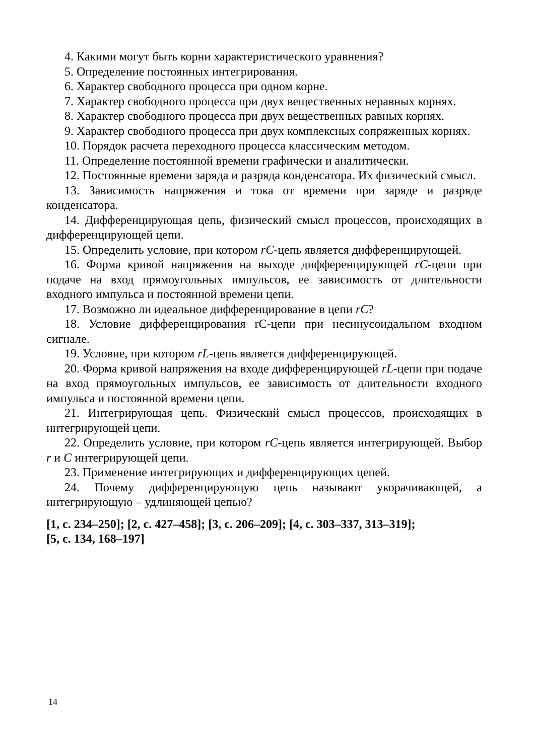4. Какими могут быть корни характеристического уравнения?
5. Определение постоянных интегрирования.
6. Характер свободного процесса при одном корне.
7. Характер свободного процесса при двух вещественных неравных корнях.
8. Характер свободного процесса при двух вещественных равных корнях.
9. Характер свободного процесса при двух комплексных сопряженных корнях.
10. Порядок расчета переходного процесса классическим методом.
11. Определение постоянной времени графически и аналитически.
12. Постоянные времени заряда и разряда конденсатора. Их физический смысл.
13. Зависимость напряжения и тока от времени при заряде и разряде конденсатора.
14. Дифференцирующая цепь, физический смысл процессов, происходящих в дифференцирующей цепи.
15. Определить условие, при котором rC-цепь является дифференцирующей.
16. Форма кривой напряжения на выходе дифференцирующей rC-цепи при подаче на вход прямоугольных импульсов, ее зависимость от длительности входного импульса и постоянной времени цепи.
17. Возможно ли идеальное дифференцирование в цепи rC?
18. Условие дифференцирования rC-цепи при несинусоидальном входном сигнале.
19. Условие, при котором rL-цепь является дифференцирующей.
20. Форма кривой напряжения на входе дифференцирующей rL-цепи при подаче на вход прямоугольных импульсов, ее зависимость от длительности входного импульса и постоянной времени цепи.
21. Интегрирующая цепь. Физический смысл процессов, происходящих в интегрирующей цепи.
22. Определить условие, при котором rC-цепь является интегрирующей. Выбор r и C интегрирующей цепи.
23. Применение интегрирующих и дифференцирующих цепей.
24. Почему дифференцирующую цепь называют укорачивающей, а интегрирующую – удлиняющей цепью?
[1, с. 234–250]; [2, с. 427–458]; [3, с. 206–209]; [4, с. 303–337, 313–319];
[5, с. 134, 168–197]
14